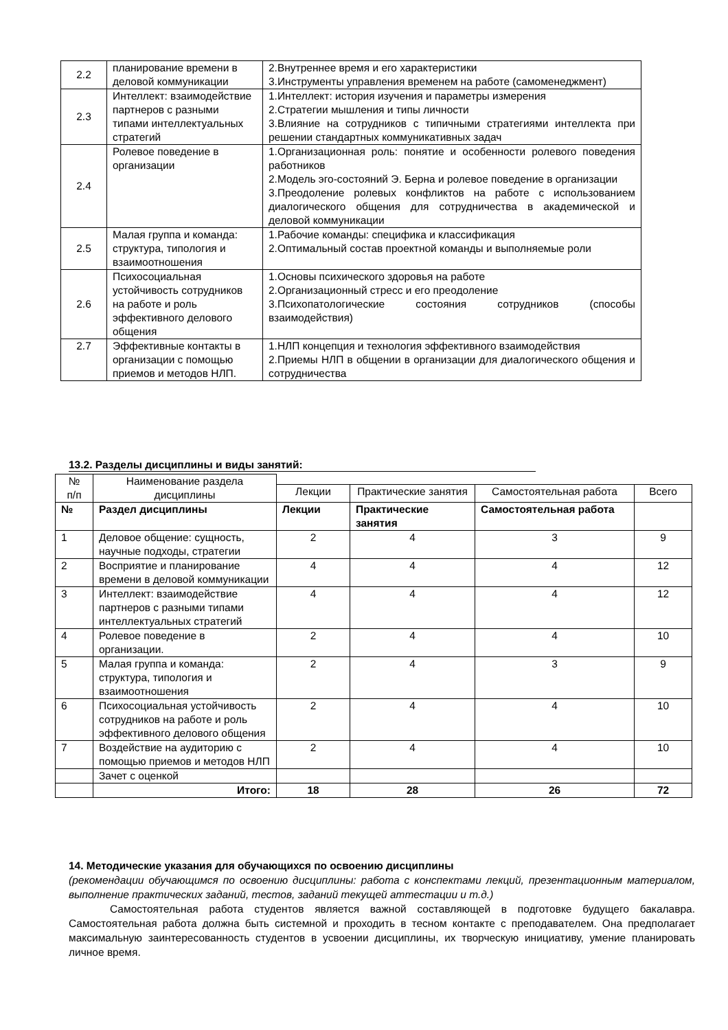| 2.2 | планирование времени в деловой коммуникации | 2.Внутреннее время и его характеристики 3.Инструменты управления временем на работе (самоменеджмент) |
| 2.3 | Интеллект: взаимодействие партнеров с разными типами интеллектуальных стратегий | 1.Интеллект: история изучения и параметры измерения 2.Стратегии мышления и типы личности 3.Влияние на сотрудников с типичными стратегиями интеллекта при решении стандартных коммуникативных задач |
| 2.4 | Ролевое поведение в организации | 1.Организационная роль: понятие и особенности ролевого поведения работников 2.Модель эго-состояний Э. Берна и ролевое поведение в организации 3.Преодоление ролевых конфликтов на работе с использованием диалогического общения для сотрудничества в академической и деловой коммуникации |
| 2.5 | Малая группа и команда: структура, типология и взаимоотношения | 1.Рабочие команды: специфика и классификация 2.Оптимальный состав проектной команды и выполняемые роли |
| 2.6 | Психосоциальная устойчивость сотрудников на работе и роль эффективного делового общения | 1.Основы психического здоровья на работе 2.Организационный стресс и его преодоление 3.Психопатологические состояния сотрудников (способы взаимодействия) |
| 2.7 | Эффективные контакты в организации с помощью приемов и методов НЛП. | 1.НЛП концепция и технология эффективного взаимодействия 2.Приемы НЛП в общении в организации для диалогического общения и сотрудничества |
13.2. Разделы дисциплины и виды занятий:
| № п/п | Наименование раздела дисциплины | | | | |
| | | Лекции | Практические занятия | Самостоятельная работа | Всего |
| № | Раздел дисциплины | Лекции | Практические занятия | Самостоятельная работа | |
| 1 | Деловое общение: сущность, научные подходы, стратегии | 2 | 4 | 3 | 9 |
| 2 | Восприятие и планирование времени в деловой коммуникации | 4 | 4 | 4 | 12 |
| 3 | Интеллект: взаимодействие партнеров с разными типами интеллектуальных стратегий | 4 | 4 | 4 | 12 |
| 4 | Ролевое поведение в организации. | 2 | 4 | 4 | 10 |
| 5 | Малая группа и команда: структура, типология и взаимоотношения | 2 | 4 | 3 | 9 |
| 6 | Психосоциальная устойчивость сотрудников на работе и роль эффективного делового общения | 2 | 4 | 4 | 10 |
| 7 | Воздействие на аудиторию с помощью приемов и методов НЛП | 2 | 4 | 4 | 10 |
| | Зачет с оценкой | | | | |
| | Итого: | 18 | 28 | 26 | 72 |
14. Методические указания для обучающихся по освоению дисциплины
(рекомендации обучающимся по освоению дисциплины: работа с конспектами лекций, презентационным материалом, выполнение практических заданий, тестов, заданий текущей аттестации и т.д.)
Самостоятельная работа студентов является важной составляющей в подготовке будущего бакалавра. Самостоятельная работа должна быть системной и проходить в тесном контакте с преподавателем. Она предполагает максимальную заинтересованность студентов в усвоении дисциплины, их творческую инициативу, умение планировать личное время.